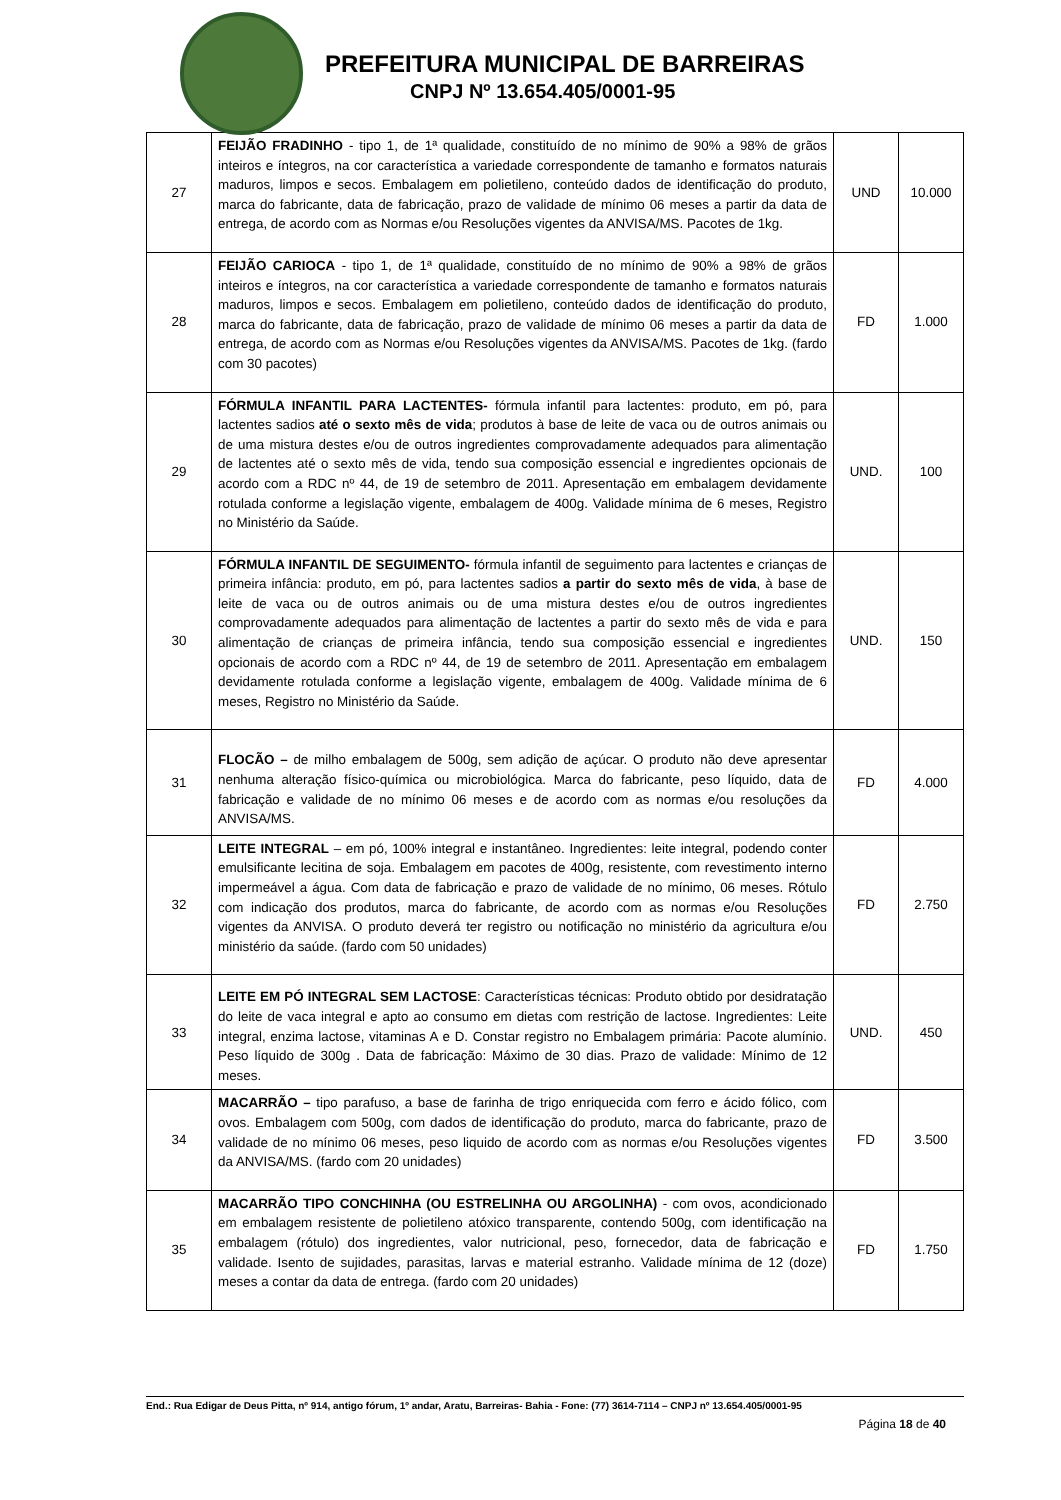PREFEITURA MUNICIPAL DE BARREIRAS
CNPJ Nº 13.654.405/0001-95
| 27 | FEIJÃO FRADINHO - tipo 1, de 1ª qualidade, constituído de no mínimo de 90% a 98% de grãos inteiros e íntegros, na cor característica a variedade correspondente de tamanho e formatos naturais maduros, limpos e secos. Embalagem em polietileno, conteúdo dados de identificação do produto, marca do fabricante, data de fabricação, prazo de validade de mínimo 06 meses a partir da data de entrega, de acordo com as Normas e/ou Resoluções vigentes da ANVISA/MS. Pacotes de 1kg. | UND | 10.000 |
| 28 | FEIJÃO CARIOCA - tipo 1, de 1ª qualidade, constituído de no mínimo de 90% a 98% de grãos inteiros e íntegros, na cor característica a variedade correspondente de tamanho e formatos naturais maduros, limpos e secos. Embalagem em polietileno, conteúdo dados de identificação do produto, marca do fabricante, data de fabricação, prazo de validade de mínimo 06 meses a partir da data de entrega, de acordo com as Normas e/ou Resoluções vigentes da ANVISA/MS. Pacotes de 1kg. (fardo com 30 pacotes) | FD | 1.000 |
| 29 | FÓRMULA INFANTIL PARA LACTENTES- fórmula infantil para lactentes: produto, em pó, para lactentes sadios até o sexto mês de vida ; produtos à base de leite de vaca ou de outros animais ou de uma mistura destes e/ou de outros ingredientes comprovadamente adequados para alimentação de lactentes até o sexto mês de vida, tendo sua composição essencial e ingredientes opcionais de acordo com a RDC nº 44, de 19 de setembro de 2011. Apresentação em embalagem devidamente rotulada conforme a legislação vigente, embalagem de 400g. Validade mínima de 6 meses, Registro no Ministério da Saúde. | UND. | 100 |
| 30 | FÓRMULA INFANTIL DE SEGUIMENTO- fórmula infantil de seguimento para lactentes e crianças de primeira infância: produto, em pó, para lactentes sadios a partir do sexto mês de vida , à base de leite de vaca ou de outros animais ou de uma mistura destes e/ou de outros ingredientes comprovadamente adequados para alimentação de lactentes a partir do sexto mês de vida e para alimentação de crianças de primeira infância, tendo sua composição essencial e ingredientes opcionais de acordo com a RDC nº 44, de 19 de setembro de 2011. Apresentação em embalagem devidamente rotulada conforme a legislação vigente, embalagem de 400g. Validade mínima de 6 meses, Registro no Ministério da Saúde. | UND. | 150 |
| 31 | FLOCÃO – de milho embalagem de 500g, sem adição de açúcar. O produto não deve apresentar nenhuma alteração físico-química ou microbiológica. Marca do fabricante, peso líquido, data de fabricação e validade de no mínimo 06 meses e de acordo com as normas e/ou resoluções da ANVISA/MS. | FD | 4.000 |
| 32 | LEITE INTEGRAL – em pó, 100% integral e instantâneo. Ingredientes: leite integral, podendo conter emulsificante lecitina de soja. Embalagem em pacotes de 400g, resistente, com revestimento interno impermeável a água. Com data de fabricação e prazo de validade de no mínimo, 06 meses. Rótulo com indicação dos produtos, marca do fabricante, de acordo com as normas e/ou Resoluções vigentes da ANVISA. O produto deverá ter registro ou notificação no ministério da agricultura e/ou ministério da saúde. (fardo com 50 unidades) | FD | 2.750 |
| 33 | LEITE EM PÓ INTEGRAL SEM LACTOSE : Características técnicas: Produto obtido por desidratação do leite de vaca integral e apto ao consumo em dietas com restrição de lactose. Ingredientes: Leite integral, enzima lactose, vitaminas A e D. Constar registro no Embalagem primária: Pacote alumínio. Peso líquido de 300g . Data de fabricação: Máximo de 30 dias. Prazo de validade: Mínimo de 12 meses. | UND. | 450 |
| 34 | MACARRÃO – tipo parafuso, a base de farinha de trigo enriquecida com ferro e ácido fólico, com ovos. Embalagem com 500g, com dados de identificação do produto, marca do fabricante, prazo de validade de no mínimo 06 meses, peso liquido de acordo com as normas e/ou Resoluções vigentes da ANVISA/MS. (fardo com 20 unidades) | FD | 3.500 |
| 35 | MACARRÃO TIPO CONCHINHA (OU ESTRELINHA OU ARGOLINHA) - com ovos, acondicionado em embalagem resistente de polietileno atóxico transparente, contendo 500g, com identificação na embalagem (rótulo) dos ingredientes, valor nutricional, peso, fornecedor, data de fabricação e validade. Isento de sujidades, parasitas, larvas e material estranho. Validade mínima de 12 (doze) meses a contar da data de entrega. (fardo com 20 unidades) | FD | 1.750 |
End.: Rua Edigar de Deus Pitta, nº 914, antigo fórum, 1º andar, Aratu, Barreiras- Bahia - Fone: (77) 3614-7114 – CNPJ nº 13.654.405/0001-95
Página 18 de 40